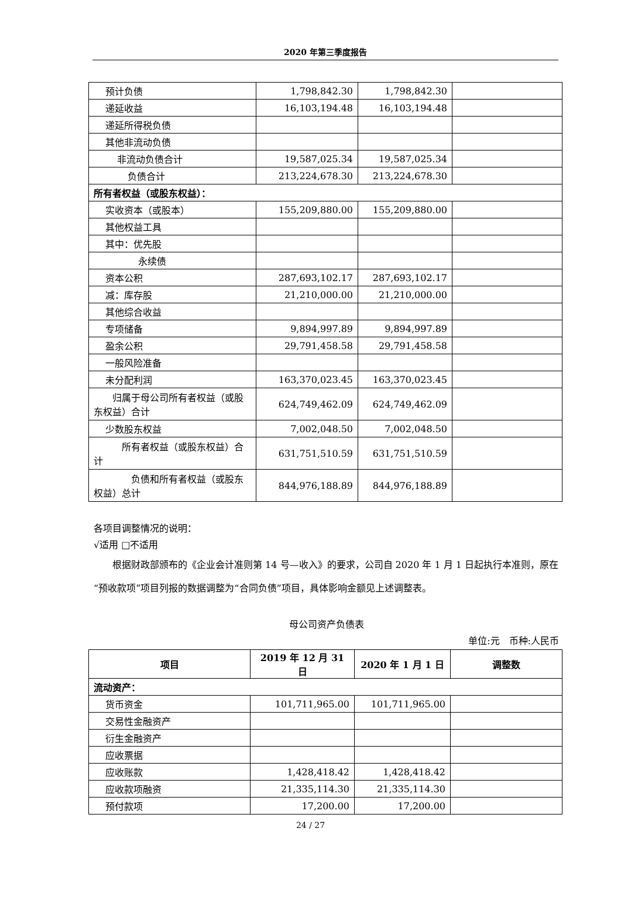2020 年第三季度报告
| 预计负债 | 1,798,842.30 | 1,798,842.30 | |
| 递延收益 | 16,103,194.48 | 16,103,194.48 | |
| 递延所得税负债 | | | |
| 其他非流动负债 | | | |
| 非流动负债合计 | 19,587,025.34 | 19,587,025.34 | |
| 负债合计 | 213,224,678.30 | 213,224,678.30 | |
| 所有者权益（或股东权益）： | | | |
| 实收资本（或股本） | 155,209,880.00 | 155,209,880.00 | |
| 其他权益工具 | | | |
| 其中：优先股 | | | |
| 永续债 | | | |
| 资本公积 | 287,693,102.17 | 287,693,102.17 | |
| 减：库存股 | 21,210,000.00 | 21,210,000.00 | |
| 其他综合收益 | | | |
| 专项储备 | 9,894,997.89 | 9,894,997.89 | |
| 盈余公积 | 29,791,458.58 | 29,791,458.58 | |
| 一般风险准备 | | | |
| 未分配利润 | 163,370,023.45 | 163,370,023.45 | |
| 归属于母公司所有者权益（或股东权益）合计 | 624,749,462.09 | 624,749,462.09 | |
| 少数股东权益 | 7,002,048.50 | 7,002,048.50 | |
| 所有者权益（或股东权益）合计 | 631,751,510.59 | 631,751,510.59 | |
| 负债和所有者权益（或股东权益）总计 | 844,976,188.89 | 844,976,188.89 | |
各项目调整情况的说明：
√适用 □不适用
　　根据财政部颁布的《企业会计准则第 14 号—收入》的要求，公司自 2020 年 1 月 1 日起执行本准则，原在“预收款项”项目列报的数据调整为“合同负债”项目，具体影响金额见上述调整表。
母公司资产负债表
单位:元　币种:人民币
| 项目 | 2019 年 12 月 31 日 | 2020 年 1 月 1 日 | 调整数 |
| --- | --- | --- | --- |
| 流动资产： | | | |
| 货币资金 | 101,711,965.00 | 101,711,965.00 | |
| 交易性金融资产 | | | |
| 衍生金融资产 | | | |
| 应收票据 | | | |
| 应收账款 | 1,428,418.42 | 1,428,418.42 | |
| 应收款项融资 | 21,335,114.30 | 21,335,114.30 | |
| 预付款项 | 17,200.00 | 17,200.00 | |
24 / 27